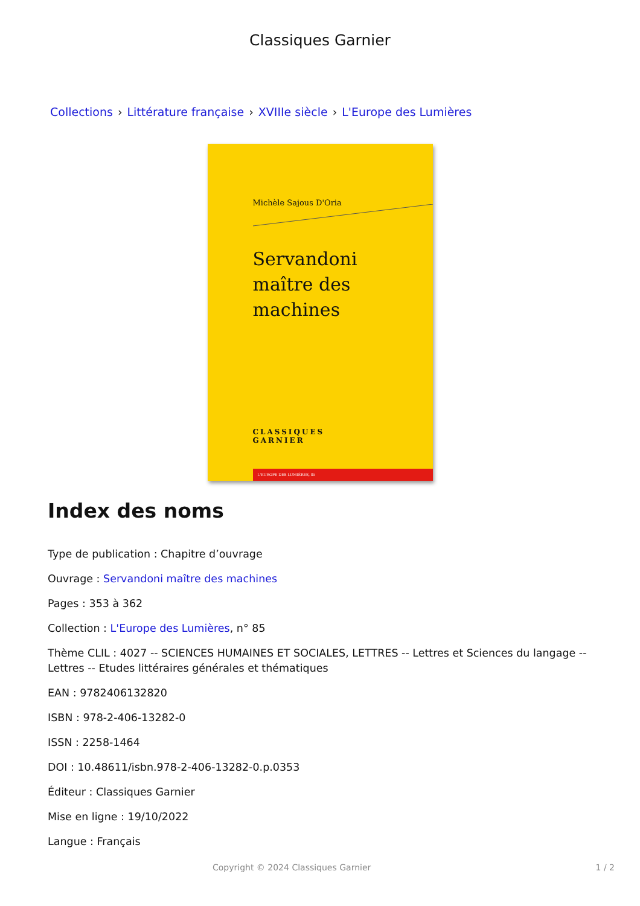Classiques Garnier
Collections › Littérature française › XVIIIe siècle › L'Europe des Lumières
Michèle Sajous D'Oria
Servandoni
maître des machines
CLASSIQUES
GARNIER
L'EUROPE DES LUMIÈRES, 85
Index des noms
Type de publication : Chapitre d’ouvrage
Ouvrage : Servandoni maître des machines
Pages : 353 à 362
Collection : L'Europe des Lumières, n° 85
Thème CLIL : 4027 -- SCIENCES HUMAINES ET SOCIALES, LETTRES -- Lettres et Sciences du langage -- Lettres -- Etudes littéraires générales et thématiques
EAN : 9782406132820
ISBN : 978-2-406-13282-0
ISSN : 2258-1464
DOI : 10.48611/isbn.978-2-406-13282-0.p.0353
Éditeur : Classiques Garnier
Mise en ligne : 19/10/2022
Langue : Français
Copyright © 2024 Classiques Garnier 1 / 2